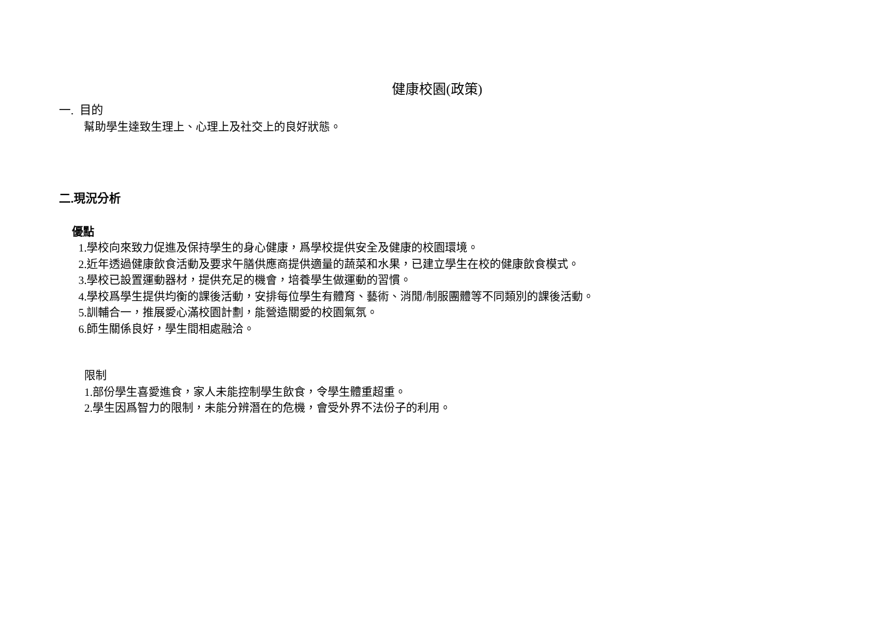健康校園(政策)
一. 目的
幫助學生達致生理上、心理上及社交上的良好狀態。
二.現況分析
優點
1.學校向來致力促進及保持學生的身心健康，爲學校提供安全及健康的校園環境。
2.近年透過健康飲食活動及要求午膳供應商提供適量的蔬菜和水果，已建立學生在校的健康飲食模式。
3.學校已設置運動器材，提供充足的機會，培養學生做運動的習慣。
4.學校爲學生提供均衡的課後活動，安排每位學生有體育、藝術、消閒/制服團體等不同類別的課後活動。
5.訓輔合一，推展愛心滿校園計劃，能營造關愛的校園氣氛。
6.師生關係良好，學生間相處融洽。
限制
1.部份學生喜愛進食，家人未能控制學生飲食，令學生體重超重。
2.學生因爲智力的限制，未能分辨潛在的危機，會受外界不法份子的利用。